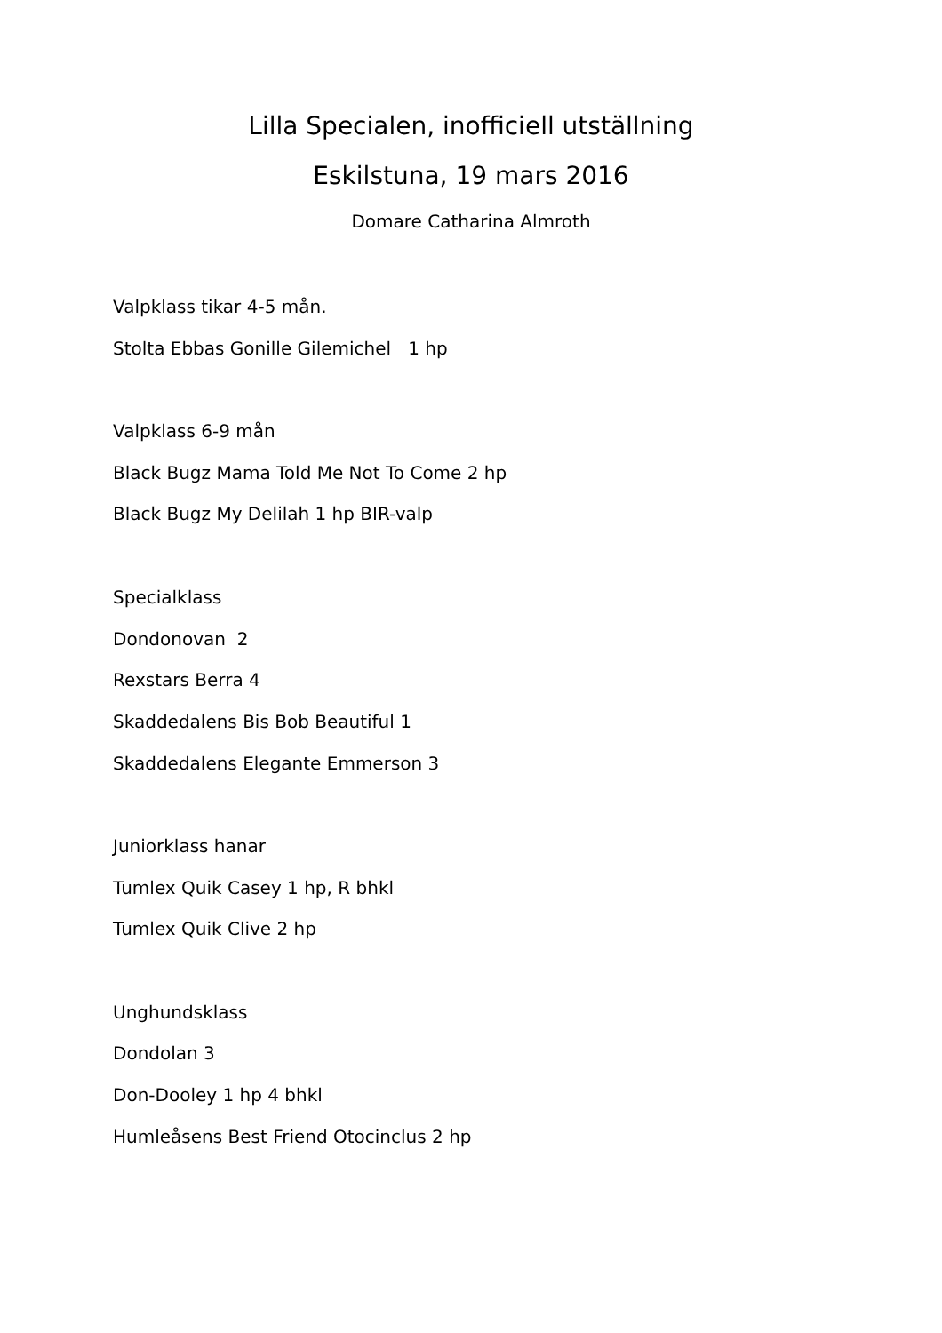Lilla Specialen, inofficiell utställning
Eskilstuna, 19 mars 2016
Domare Catharina Almroth
Valpklass tikar 4-5 mån.
Stolta Ebbas Gonille Gilemichel 1 hp
Valpklass 6-9 mån
Black Bugz Mama Told Me Not To Come 2 hp
Black Bugz My Delilah 1 hp BIR-valp
Specialklass
Dondonovan 2
Rexstars Berra 4
Skaddedalens Bis Bob Beautiful 1
Skaddedalens Elegante Emmerson 3
Juniorklass hanar
Tumlex Quik Casey 1 hp, R bhkl
Tumlex Quik Clive 2 hp
Unghundsklass
Dondolan 3
Don-Dooley 1 hp 4 bhkl
Humleåsens Best Friend Otocinclus 2 hp